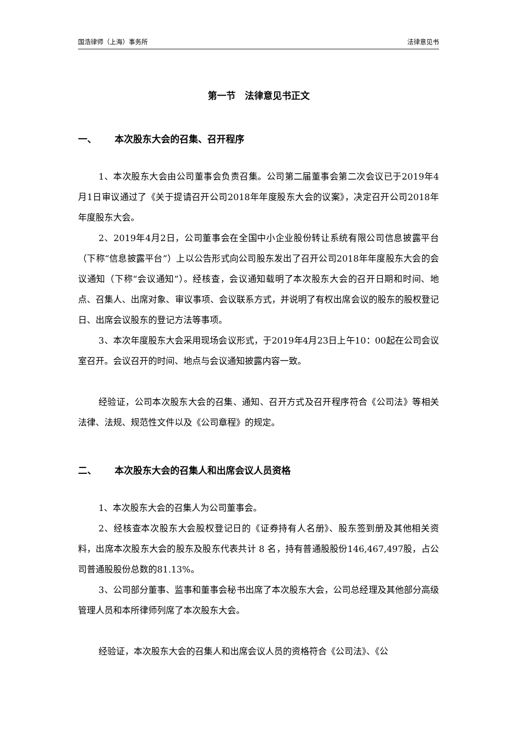国浩律师（上海）事务所 法律意见书
第一节　法律意见书正文
一、 本次股东大会的召集、召开程序
1、本次股东大会由公司董事会负责召集。公司第二届董事会第二次会议已于2019年4月1日审议通过了《关于提请召开公司2018年年度股东大会的议案》，决定召开公司2018年年度股东大会。
2、2019年4月2日，公司董事会在全国中小企业股份转让系统有限公司信息披露平台（下称“信息披露平台”）上以公告形式向公司股东发出了召开公司2018年年度股东大会的会议通知（下称“会议通知”）。经核查，会议通知载明了本次股东大会的召开日期和时间、地点、召集人、出席对象、审议事项、会议联系方式，并说明了有权出席会议的股东的股权登记日、出席会议股东的登记方法等事项。
3、本次年度股东大会采用现场会议形式，于2019年4月23日上午10：00起在公司会议室召开。会议召开的时间、地点与会议通知披露内容一致。
经验证，公司本次股东大会的召集、通知、召开方式及召开程序符合《公司法》等相关法律、法规、规范性文件以及《公司章程》的规定。
二、 本次股东大会的召集人和出席会议人员资格
1、本次股东大会的召集人为公司董事会。
2、经核查本次股东大会股权登记日的《证券持有人名册》、股东签到册及其他相关资料，出席本次股东大会的股东及股东代表共计 8 名，持有普通股股份146,467,497股，占公司普通股股份总数的81.13%。
3、公司部分董事、监事和董事会秘书出席了本次股东大会，公司总经理及其他部分高级管理人员和本所律师列席了本次股东大会。
经验证，本次股东大会的召集人和出席会议人员的资格符合《公司法》、《公